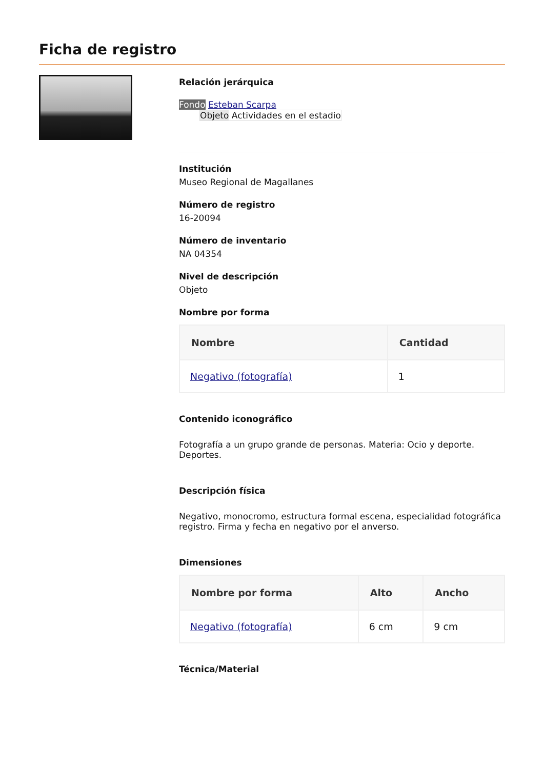Ficha de registro
Relación jerárquica
Fondo Esteban Scarpa
Objeto Actividades en el estadio
Institución
Museo Regional de Magallanes
Número de registro
16-20094
Número de inventario
NA 04354
Nivel de descripción
Objeto
Nombre por forma
| Nombre | Cantidad |
| --- | --- |
| Negativo (fotografía) | 1 |
Contenido iconográfico
Fotografía a un grupo grande de personas. Materia: Ocio y deporte. Deportes.
Descripción física
Negativo, monocromo, estructura formal escena, especialidad fotográfica registro. Firma y fecha en negativo por el anverso.
Dimensiones
| Nombre por forma | Alto | Ancho |
| --- | --- | --- |
| Negativo (fotografía) | 6 cm | 9 cm |
Técnica/Material